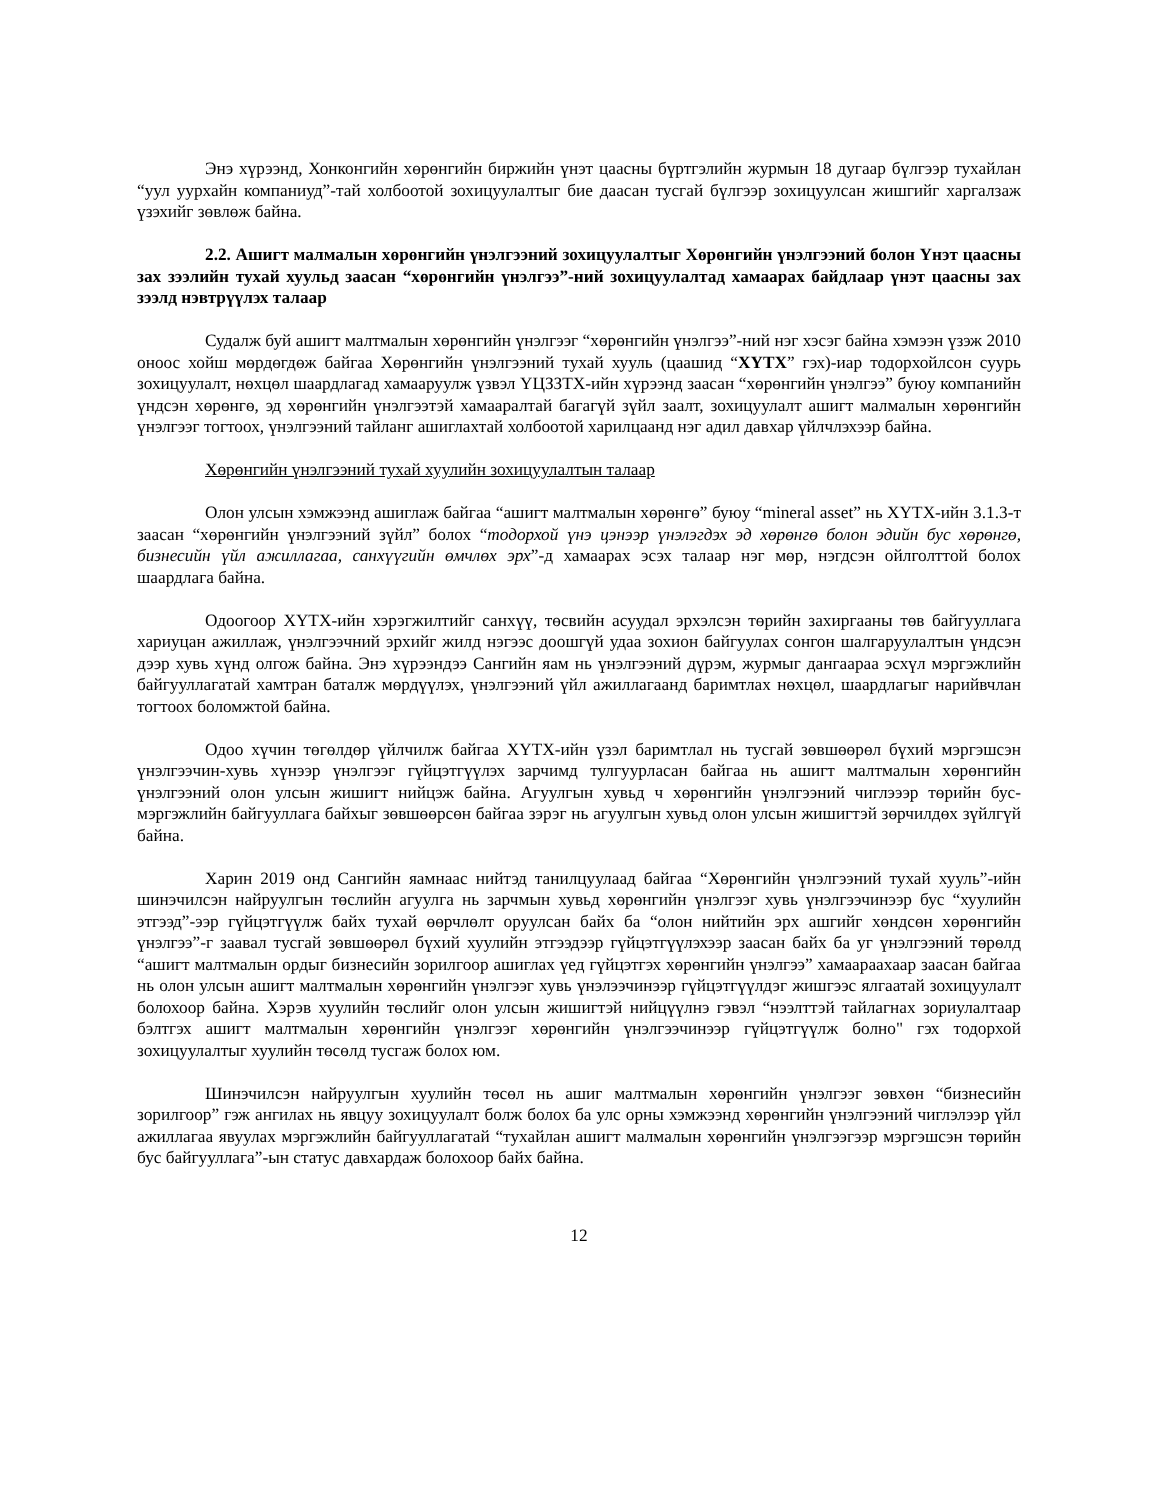Энэ хүрээнд, Хонконгийн хөрөнгийн биржийн үнэт цаасны бүртгэлийн журмын 18 дугаар бүлгээр тухайлан “уул уурхайн компаниуд”-тай холбоотой зохицуулалтыг бие даасан тусгай бүлгээр зохицуулсан жишгийг харгалзаж үзэхийг зөвлөж байна.
2.2. Ашигт малмалын хөрөнгийн үнэлгээний зохицуулалтыг Хөрөнгийн үнэлгээний болон Үнэт цаасны зах зээлийн тухай хуульд заасан “хөрөнгийн үнэлгээ”-ний зохицуулалтад хамаарах байдлаар үнэт цаасны зах зээлд нэвтрүүлэх талаар
Судалж буй ашигт малтмалын хөрөнгийн үнэлгээг “хөрөнгийн үнэлгээ”-ний нэг хэсэг байна хэмээн үзэж 2010 оноос хойш мөрдөгдөж байгаа Хөрөнгийн үнэлгээний тухай хууль (цаашид “ХҮТХ” гэх)-иар тодорхойлсон суурь зохицуулалт, нөхцөл шаардлагад хамааруулж үзвэл ҮЦЗЗТХ-ийн хүрээнд заасан “хөрөнгийн үнэлгээ” буюу компанийн үндсэн хөрөнгө, эд хөрөнгийн үнэлгээтэй хамааралтай багагүй зүйл заалт, зохицуулалт ашигт малмалын хөрөнгийн үнэлгээг тогтоох, үнэлгээний тайланг ашиглахтай холбоотой харилцаанд нэг адил давхар үйлчлэхээр байна.
Хөрөнгийн үнэлгээний тухай хуулийн зохицуулалтын талаар
Олон улсын хэмжээнд ашиглаж байгаа “ашигт малтмалын хөрөнгө” буюу “mineral asset” нь ХҮТХ-ийн 3.1.3-т заасан “хөрөнгийн үнэлгээний зүйл” болох “тодорхой үнэ цэнээр үнэлэгдэх эд хөрөнгө болон эдийн бус хөрөнгө, бизнесийн үйл ажиллагаа, санхүүгийн өмчлөх эрх”-д хамаарах эсэх талаар нэг мөр, нэгдсэн ойлголттой болох шаардлага байна.
Одоогоор ХҮТХ-ийн хэрэгжилтийг санхүү, төсвийн асуудал эрхэлсэн төрийн захиргааны төв байгууллага хариуцан ажиллаж, үнэлгээчний эрхийг жилд нэгээс доошгүй удаа зохион байгуулах сонгон шалгаруулалтын үндсэн дээр хувь хүнд олгож байна. Энэ хүрээндээ Сангийн яам нь үнэлгээний дүрэм, журмыг дангаараа эсхүл мэргэжлийн байгууллагатай хамтран баталж мөрдүүлэх, үнэлгээний үйл ажиллагаанд баримтлах нөхцөл, шаардлагыг нарийвчлан тогтоох боломжтой байна.
Одоо хүчин төгөлдөр үйлчилж байгаа ХҮТХ-ийн үзэл баримтлал нь тусгай зөвшөөрөл бүхий мэргэшсэн үнэлгээчин-хувь хүнээр үнэлгээг гүйцэтгүүлэх зарчимд тулгуурласан байгаа нь ашигт малтмалын хөрөнгийн үнэлгээний олон улсын жишигт нийцэж байна. Агуулгын хувьд ч хөрөнгийн үнэлгээний чиглэээр төрийн бус-мэргэжлийн байгууллага байхыг зөвшөөрсөн байгаа зэрэг нь агуулгын хувьд олон улсын жишигтэй зөрчилдөх зүйлгүй байна.
Харин 2019 онд Сангийн яамнаас нийтэд танилцуулаад байгаа “Хөрөнгийн үнэлгээний тухай хууль”-ийн шинэчилсэн найруулгын төслийн агуулга нь зарчмын хувьд хөрөнгийн үнэлгээг хувь үнэлгээчинээр бус “хуулийн этгээд”-ээр гүйцэтгүүлж байх тухай өөрчлөлт оруулсан байх ба “олон нийтийн эрх ашгийг хөндсөн хөрөнгийн үнэлгээ”-г заавал тусгай зөвшөөрөл бүхий хуулийн этгээдээр гүйцэтгүүлэхээр заасан байх ба уг үнэлгээний төрөлд “ашигт малтмалын ордыг бизнесийн зорилгоор ашиглах үед гүйцэтгэх хөрөнгийн үнэлгээ” хамаараахаар заасан байгаа нь олон улсын ашигт малтмалын хөрөнгийн үнэлгээг хувь үнэлээчинээр гүйцэтгүүлдэг жишгээс ялгаатай зохицуулалт болохоор байна. Хэрэв хуулийн төслийг олон улсын жишигтэй нийцүүлнэ гэвэл “нээлттэй тайлагнах зориулалтаар бэлтгэх ашигт малтмалын хөрөнгийн үнэлгээг хөрөнгийн үнэлгээчинээр гүйцэтгүүлж болно" гэх тодорхой зохицуулалтыг хуулийн төсөлд тусгаж болох юм.
Шинэчилсэн найруулгын хуулийн төсөл нь ашиг малтмалын хөрөнгийн үнэлгээг зөвхөн “бизнесийн зорилгоор” гэж ангилах нь явцуу зохицуулалт болж болох ба улс орны хэмжээнд хөрөнгийн үнэлгээний чиглэлээр үйл ажиллагаа явуулах мэргэжлийн байгууллагатай “тухайлан ашигт малмалын хөрөнгийн үнэлгээгээр мэргэшсэн төрийн бус байгууллага”-ын статус давхардаж болохоор байх байна.
12